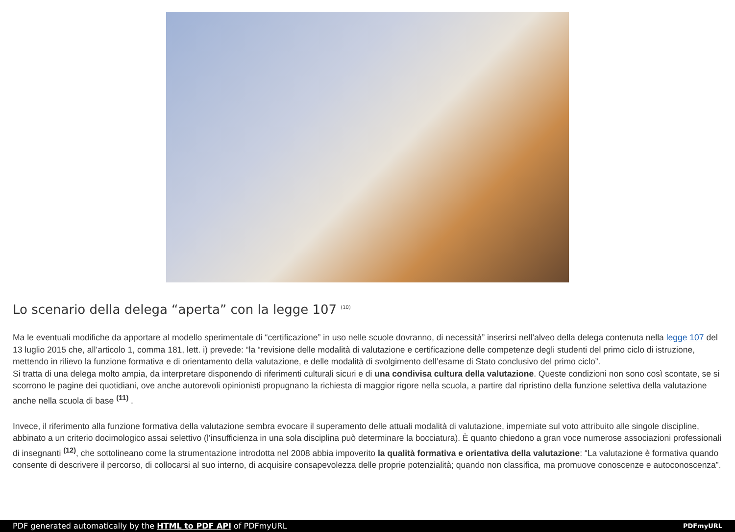Lo scenario della delega “aperta” con la legge 107 <sup>(10)</sup>
Ma le eventuali modifiche da apportare al modello sperimentale di “certificazione” in uso nelle scuole dovranno, di necessità” inserirsi nell’alveo della delega contenuta nella legge 107 del 13 luglio 2015 che, all’articolo 1, comma 181, lett. i) prevede: “la “revisione delle modalità di valutazione e certificazione delle competenze degli studenti del primo ciclo di istruzione, mettendo in rilievo la funzione formativa e di orientamento della valutazione, e delle modalità di svolgimento dell’esame di Stato conclusivo del primo ciclo”.
Si tratta di una delega molto ampia, da interpretare disponendo di riferimenti culturali sicuri e di una condivisa cultura della valutazione. Queste condizioni non sono così scontate, se si scorrono le pagine dei quotidiani, ove anche autorevoli opinionisti propugnano la richiesta di maggior rigore nella scuola, a partire dal ripristino della funzione selettiva della valutazione anche nella scuola di base <sup>(11)</sup> .
Invece, il riferimento alla funzione formativa della valutazione sembra evocare il superamento delle attuali modalità di valutazione, imperniate sul voto attribuito alle singole discipline, abbinato a un criterio docimologico assai selettivo (l’insufficienza in una sola disciplina può determinare la bocciatura). È quanto chiedono a gran voce numerose associazioni professionali di insegnanti <sup>(12)</sup>, che sottolineano come la strumentazione introdotta nel 2008 abbia impoverito la qualità formativa e orientativa della valutazione: “La valutazione è formativa quando consente di descrivere il percorso, di collocarsi al suo interno, di acquisire consapevolezza delle proprie potenzialità; quando non classifica, ma promuove conoscenze e autoconoscenza”.
PDF generated automatically by the HTML to PDF API of PDFmyURL
PDFmyURL